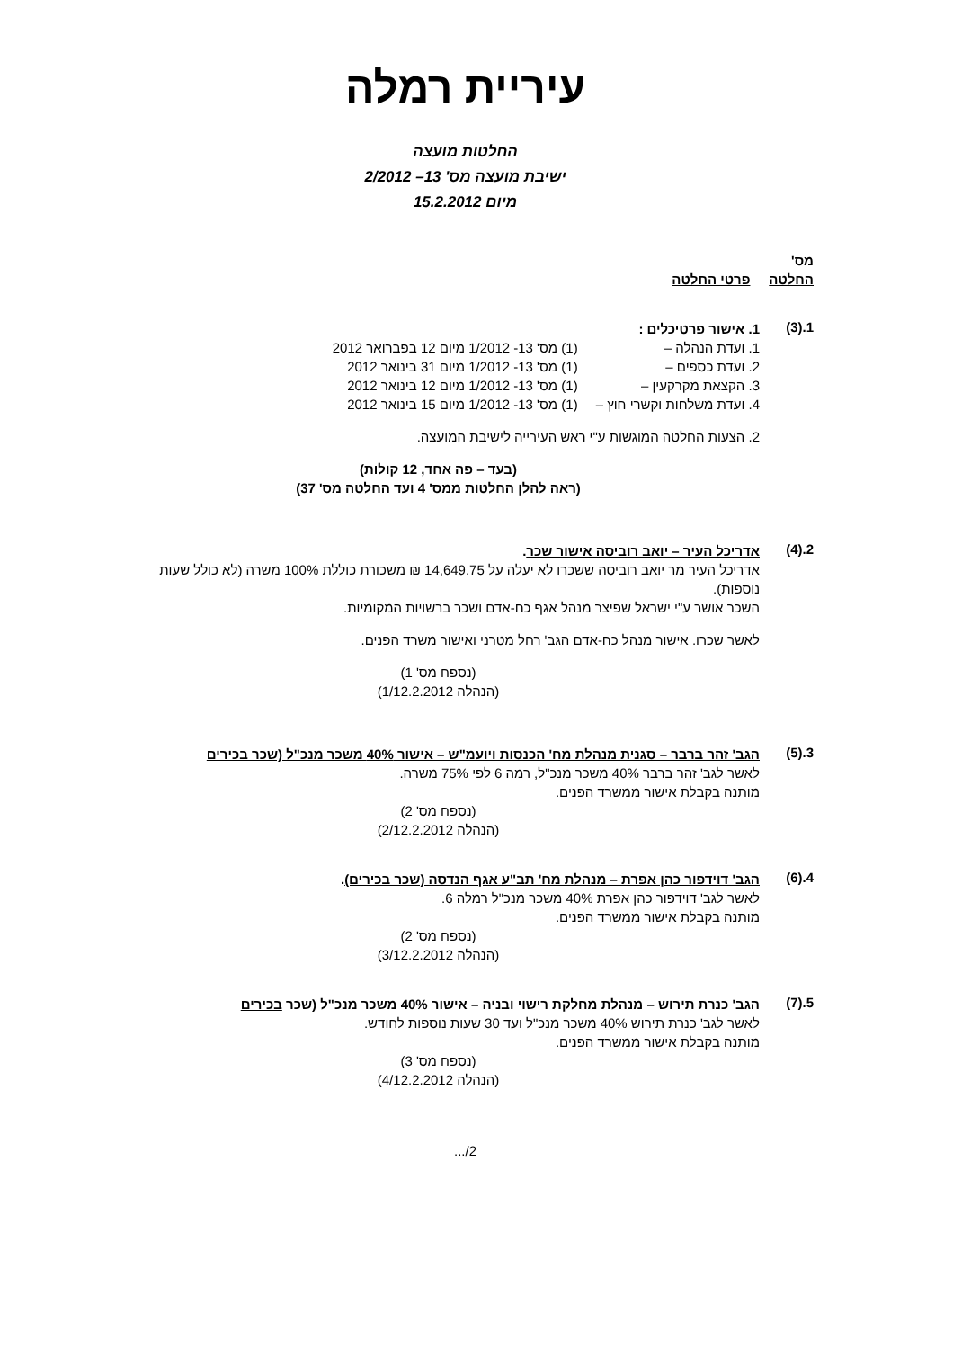עיריית רמלה
החלטות מועצה
ישיבת מועצה מס' 13– 2/2012
מיום 15.2.2012
מס'
החלטה פרטי החלטה
1.(3)
1. אישור פרטיכלים :
| 1. ועדת הנהלה – | (1) מס' 13- 1/2012 מיום 12 בפברואר 2012 |
| 2. ועדת כספים – | (1) מס' 13- 1/2012 מיום 31 בינואר 2012 |
| 3. הקצאת מקרקעין – | (1) מס' 13- 1/2012 מיום 12 בינואר 2012 |
| 4. ועדת משלחות וקשרי חוץ – | (1) מס' 13- 1/2012 מיום 15 בינואר 2012 |
2. הצעות החלטה המוגשות ע"י ראש העירייה לישיבת המועצה.
(בעד – פה אחד, 12 קולות)
(ראה להלן החלטות ממס' 4 ועד החלטה מס' 37)
2.(4)
אדריכל העיר – יואב רוביסה אישור שכר.
אדריכל העיר מר יואב רוביסה ששכרו לא יעלה על 14,649.75 ₪ משכורת כוללת 100% משרה (לא כולל שעות נוספות).
השכר אושר ע"י ישראל שפיצר מנהל אגף כח-אדם ושכר ברשויות המקומיות.
לאשר שכרו. אישור מנהל כח-אדם הגב' רחל מטרני ואישור משרד הפנים.
(נספח מס' 1)
(הנהלה 1/12.2.2012)
3.(5)
הגב' זהר ברבר – סגנית מנהלת מח' הכנסות ויועמ"ש – אישור 40% משכר מנכ"ל (שכר בכירים
לאשר לגב' זהר ברבר 40% משכר מנכ"ל, רמה 6 לפי 75% משרה.
מותנה בקבלת אישור ממשרד הפנים.
(נספח מס' 2)
(הנהלה 2/12.2.2012)
4.(6)
הגב' דוידפור כהן אפרת – מנהלת מח' תב"ע אגף הנדסה (שכר בכירים).
לאשר לגב' דוידפור כהן אפרת 40% משכר מנכ"ל רמלה 6.
מותנה בקבלת אישור ממשרד הפנים.
(נספח מס' 2)
(הנהלה 3/12.2.2012)
5.(7)
הגב' כנרת תירוש – מנהלת מחלקת רישוי ובניה – אישור 40% משכר מנכ"ל (שכר בכירים
לאשר לגב' כנרת תירוש 40% משכר מנכ"ל ועד 30 שעות נוספות לחודש.
מותנה בקבלת אישור ממשרד הפנים.
(נספח מס' 3)
(הנהלה 4/12.2.2012)
2/...